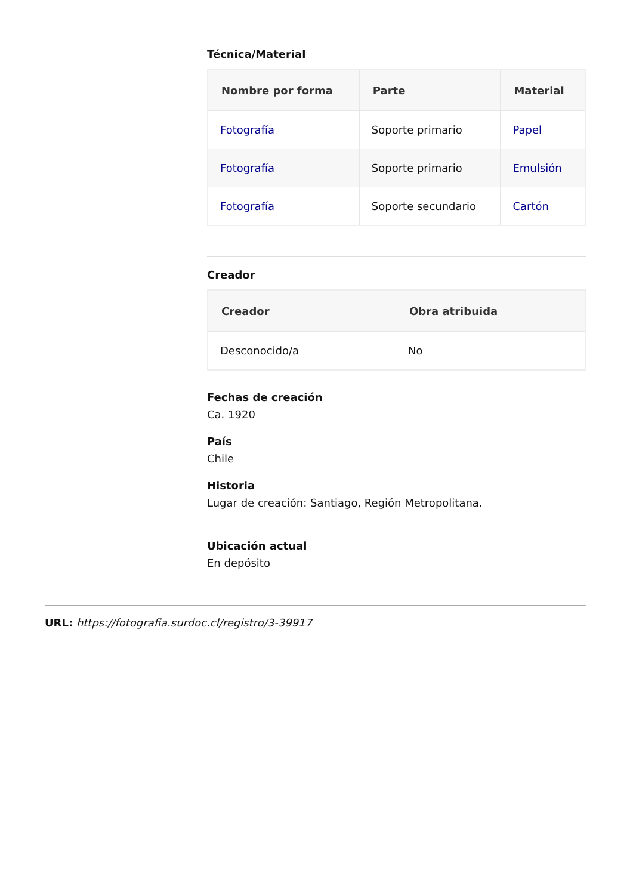Técnica/Material
| Nombre por forma | Parte | Material |
| --- | --- | --- |
| Fotografía | Soporte primario | Papel |
| Fotografía | Soporte primario | Emulsión |
| Fotografía | Soporte secundario | Cartón |
Creador
| Creador | Obra atribuida |
| --- | --- |
| Desconocido/a | No |
Fechas de creación
Ca. 1920
País
Chile
Historia
Lugar de creación: Santiago, Región Metropolitana.
Ubicación actual
En depósito
URL: https://fotografia.surdoc.cl/registro/3-39917